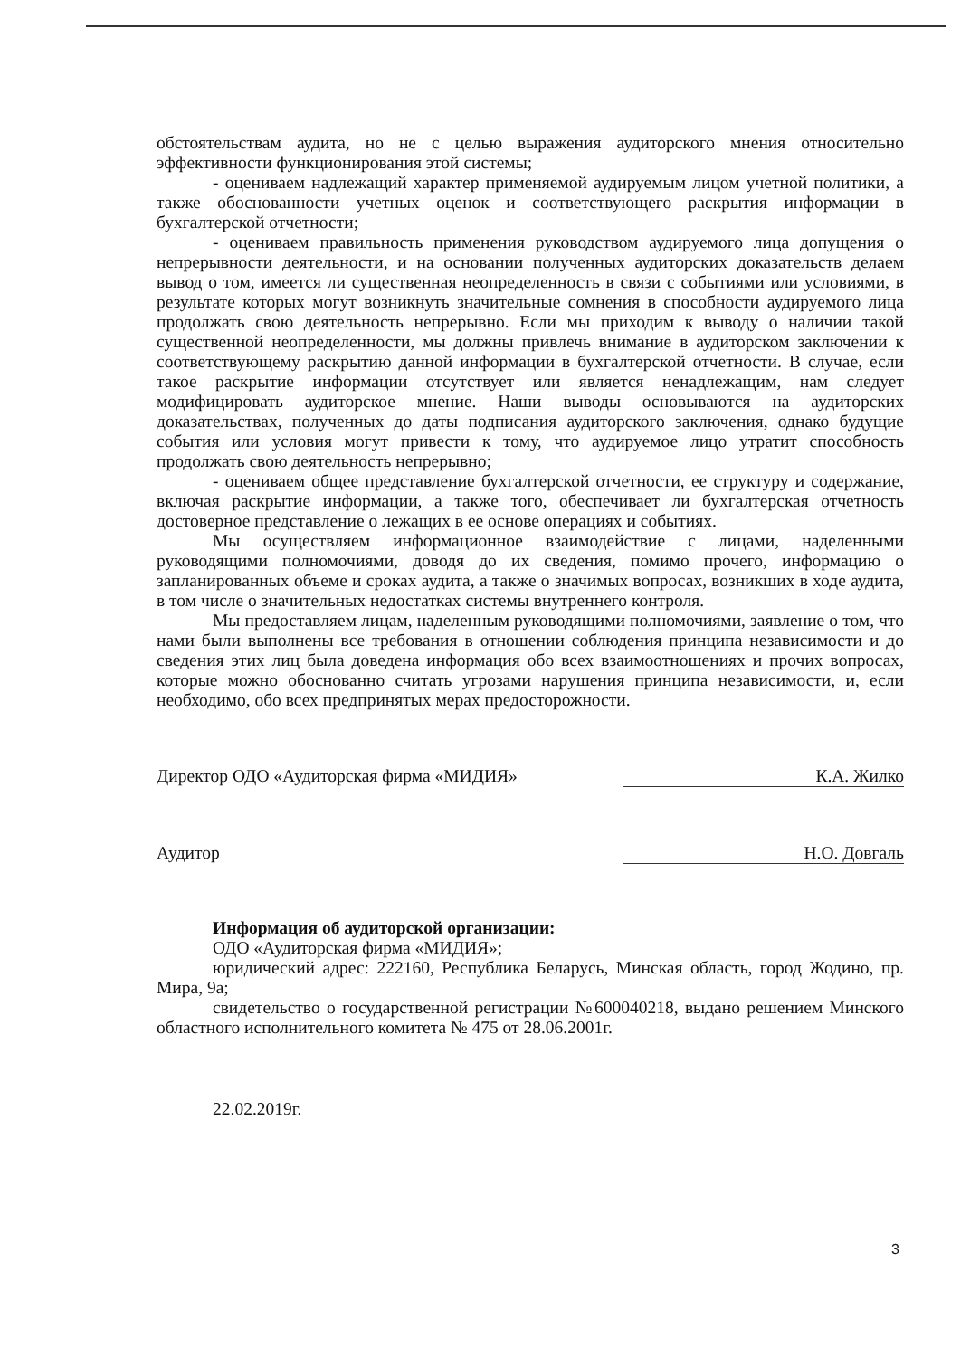обстоятельствам аудита, но не с целью выражения аудиторского мнения относительно эффективности функционирования этой системы;
- оцениваем надлежащий характер применяемой аудируемым лицом учетной политики, а также обоснованности учетных оценок и соответствующего раскрытия информации в бухгалтерской отчетности;
- оцениваем правильность применения руководством аудируемого лица допущения о непрерывности деятельности, и на основании полученных аудиторских доказательств делаем вывод о том, имеется ли существенная неопределенность в связи с событиями или условиями, в результате которых могут возникнуть значительные сомнения в способности аудируемого лица продолжать свою деятельность непрерывно. Если мы приходим к выводу о наличии такой существенной неопределенности, мы должны привлечь внимание в аудиторском заключении к соответствующему раскрытию данной информации в бухгалтерской отчетности. В случае, если такое раскрытие информации отсутствует или является ненадлежащим, нам следует модифицировать аудиторское мнение. Наши выводы основываются на аудиторских доказательствах, полученных до даты подписания аудиторского заключения, однако будущие события или условия могут привести к тому, что аудируемое лицо утратит способность продолжать свою деятельность непрерывно;
- оцениваем общее представление бухгалтерской отчетности, ее структуру и содержание, включая раскрытие информации, а также того, обеспечивает ли бухгалтерская отчетность достоверное представление о лежащих в ее основе операциях и событиях.
Мы осуществляем информационное взаимодействие с лицами, наделенными руководящими полномочиями, доводя до их сведения, помимо прочего, информацию о запланированных объеме и сроках аудита, а также о значимых вопросах, возникших в ходе аудита, в том числе о значительных недостатках системы внутреннего контроля.
Мы предоставляем лицам, наделенным руководящими полномочиями, заявление о том, что нами были выполнены все требования в отношении соблюдения принципа независимости и до сведения этих лиц была доведена информация обо всех взаимоотношениях и прочих вопросах, которые можно обоснованно считать угрозами нарушения принципа независимости, и, если необходимо, обо всех предпринятых мерах предосторожности.
Директор ОДО «Аудиторская фирма «МИДИЯ» К.А. Жилко
Аудитор Н.О. Довгаль
Информация об аудиторской организации:
ОДО «Аудиторская фирма «МИДИЯ»;
юридический адрес: 222160, Республика Беларусь, Минская область, город Жодино, пр. Мира, 9а;
свидетельство о государственной регистрации №600040218, выдано решением Минского областного исполнительного комитета № 475 от 28.06.2001г.
22.02.2019г.
3